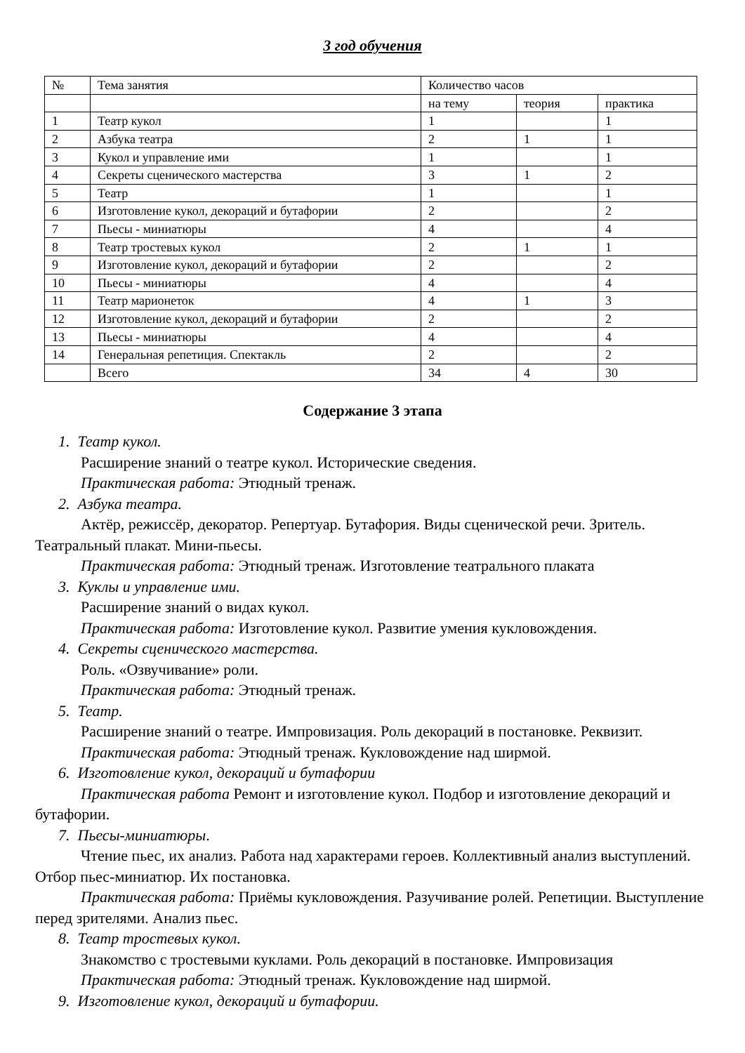3 год обучения
| № | Тема занятия | Количество часов | | |
| | | на тему | теория | практика |
| 1 | Театр кукол | 1 | | 1 |
| 2 | Азбука театра | 2 | 1 | 1 |
| 3 | Кукол и управление ими | 1 | | 1 |
| 4 | Секреты сценического мастерства | 3 | 1 | 2 |
| 5 | Театр | 1 | | 1 |
| 6 | Изготовление кукол, декораций и бутафории | 2 | | 2 |
| 7 | Пьесы - миниатюры | 4 | | 4 |
| 8 | Театр тростевых кукол | 2 | 1 | 1 |
| 9 | Изготовление кукол, декораций и бутафории | 2 | | 2 |
| 10 | Пьесы - миниатюры | 4 | | 4 |
| 11 | Театр марионеток | 4 | 1 | 3 |
| 12 | Изготовление кукол, декораций и бутафории | 2 | | 2 |
| 13 | Пьесы - миниатюры | 4 | | 4 |
| 14 | Генеральная репетиция. Спектакль | 2 | | 2 |
| | Всего | 34 | 4 | 30 |
Содержание 3 этапа
1. Театр кукол.
Расширение знаний о театре кукол. Исторические сведения.
Практическая работа: Этюдный тренаж.
2. Азбука театра.
Актёр, режиссёр, декоратор. Репертуар. Бутафория. Виды сценической речи. Зритель. Театральный плакат. Мини-пьесы.
Практическая работа: Этюдный тренаж. Изготовление театрального плаката
3. Куклы и управление ими.
Расширение знаний о видах кукол.
Практическая работа: Изготовление кукол. Развитие умения кукловождения.
4. Секреты сценического мастерства.
Роль. «Озвучивание» роли.
Практическая работа: Этюдный тренаж.
5. Театр.
Расширение знаний о театре. Импровизация. Роль декораций в постановке. Реквизит.
Практическая работа: Этюдный тренаж. Кукловождение над ширмой.
6. Изготовление кукол, декораций и бутафории
Практическая работа Ремонт и изготовление кукол. Подбор и изготовление декораций и бутафории.
7. Пьесы-миниатюры.
Чтение пьес, их анализ. Работа над характерами героев. Коллективный анализ выступлений. Отбор пьес-миниатюр. Их постановка.
Практическая работа: Приёмы кукловождения. Разучивание ролей. Репетиции. Выступление перед зрителями. Анализ пьес.
8. Театр тростевых кукол.
Знакомство с тростевыми куклами. Роль декораций в постановке. Импровизация
Практическая работа: Этюдный тренаж. Кукловождение над ширмой.
9. Изготовление кукол, декораций и бутафории.